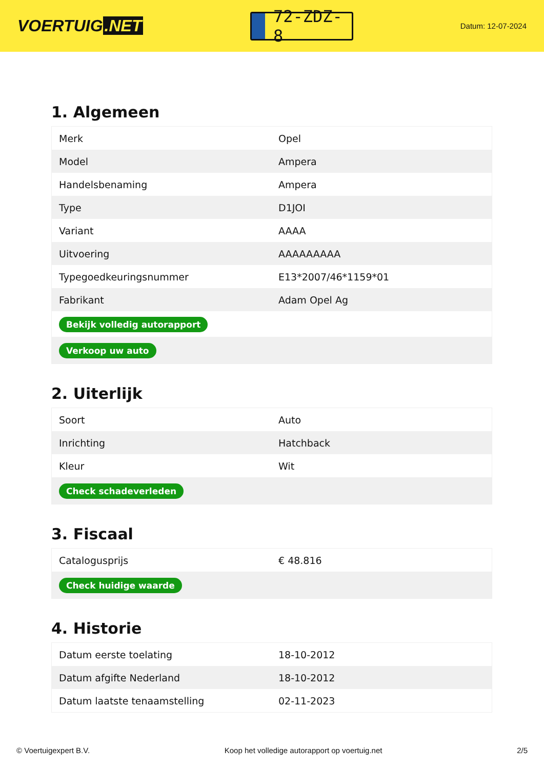VOERTUIG.NET
72-ZDZ-8
Datum: 12-07-2024
1. Algemeen
| Merk | Opel |
| Model | Ampera |
| Handelsbenaming | Ampera |
| Type | D1JOI |
| Variant | AAAA |
| Uitvoering | AAAAAAAAA |
| Typegoedkeuringsnummer | E13*2007/46*1159*01 |
| Fabrikant | Adam Opel Ag |
| Bekijk volledig autorapport | |
| Verkoop uw auto | |
2. Uiterlijk
| Soort | Auto |
| Inrichting | Hatchback |
| Kleur | Wit |
| Check schadeverleden | |
3. Fiscaal
| Catalogusprijs | € 48.816 |
| Check huidige waarde | |
4. Historie
| Datum eerste toelating | 18-10-2012 |
| Datum afgifte Nederland | 18-10-2012 |
| Datum laatste tenaamstelling | 02-11-2023 |
© Voertuigexpert B.V. Koop het volledige autorapport op voertuig.net 2/5